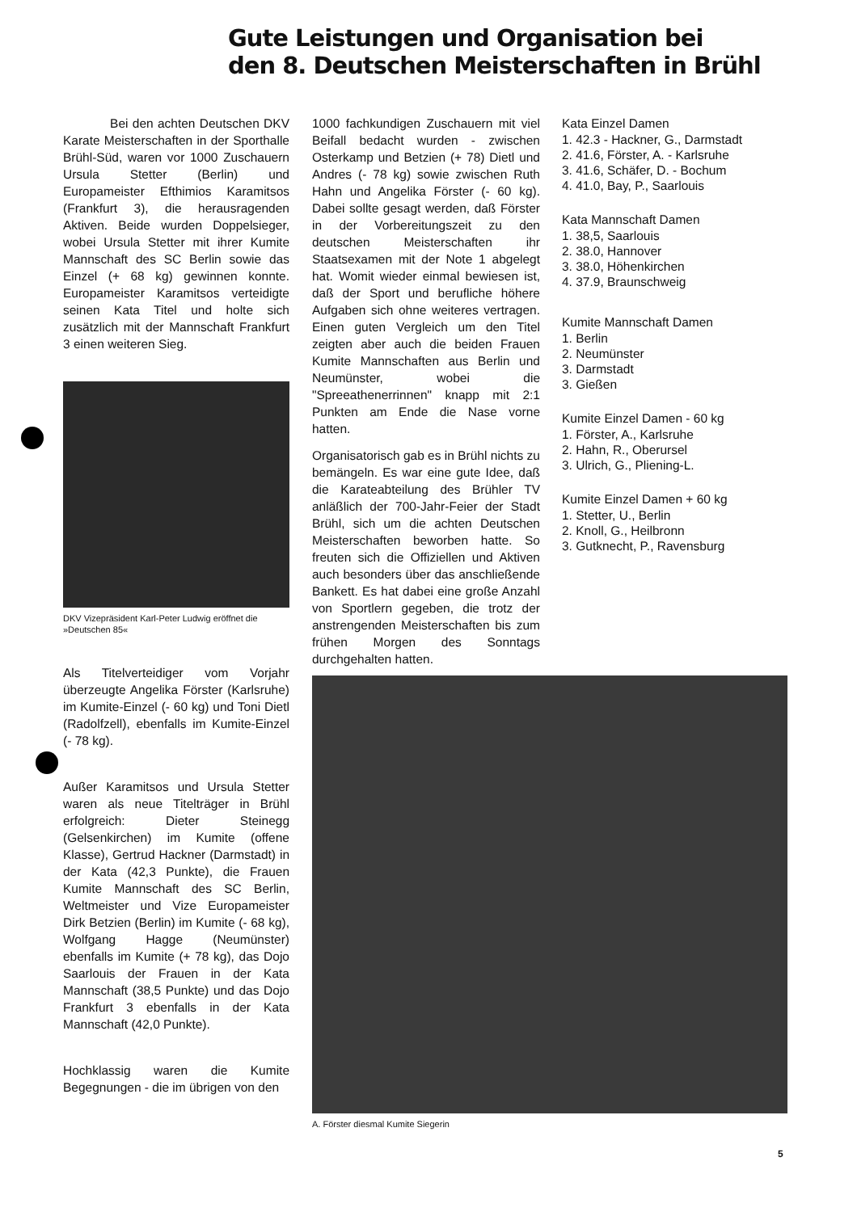Gute Leistungen und Organisation bei
den 8. Deutschen Meisterschaften in Brühl
Bei den achten Deutschen DKV Karate Meisterschaften in der Sporthalle Brühl-Süd, waren vor 1000 Zuschauern Ursula Stetter (Berlin) und Europameister Efthimios Karamitsos (Frankfurt 3), die herausragenden Aktiven. Beide wurden Doppelsieger, wobei Ursula Stetter mit ihrer Kumite Mannschaft des SC Berlin sowie das Einzel (+ 68 kg) gewinnen konnte. Europameister Karamitsos verteidigte seinen Kata Titel und holte sich zusätzlich mit der Mannschaft Frankfurt 3 einen weiteren Sieg.
DKV Vizepräsident Karl-Peter Ludwig eröffnet die »Deutschen 85«
Als Titelverteidiger vom Vorjahr überzeugte Angelika Förster (Karlsruhe) im Kumite-Einzel (- 60 kg) und Toni Dietl (Radolfzell), ebenfalls im Kumite-Einzel (- 78 kg).
Außer Karamitsos und Ursula Stetter waren als neue Titelträger in Brühl erfolgreich: Dieter Steinegg (Gelsenkirchen) im Kumite (offene Klasse), Gertrud Hackner (Darmstadt) in der Kata (42,3 Punkte), die Frauen Kumite Mannschaft des SC Berlin, Weltmeister und Vize Europameister Dirk Betzien (Berlin) im Kumite (- 68 kg), Wolfgang Hagge (Neumünster) ebenfalls im Kumite (+ 78 kg), das Dojo Saarlouis der Frauen in der Kata Mannschaft (38,5 Punkte) und das Dojo Frankfurt 3 ebenfalls in der Kata Mannschaft (42,0 Punkte).
Hochklassig waren die Kumite Begegnungen - die im übrigen von den
1000 fachkundigen Zuschauern mit viel Beifall bedacht wurden - zwischen Osterkamp und Betzien (+ 78) Dietl und Andres (- 78 kg) sowie zwischen Ruth Hahn und Angelika Förster (- 60 kg). Dabei sollte gesagt werden, daß Förster in der Vorbereitungszeit zu den deutschen Meisterschaften ihr Staatsexamen mit der Note 1 abgelegt hat. Womit wieder einmal bewiesen ist, daß der Sport und berufliche höhere Aufgaben sich ohne weiteres vertragen. Einen guten Vergleich um den Titel zeigten aber auch die beiden Frauen Kumite Mannschaften aus Berlin und Neumünster, wobei die "Spreeathenerrinnen" knapp mit 2:1 Punkten am Ende die Nase vorne hatten.
Organisatorisch gab es in Brühl nichts zu bemängeln. Es war eine gute Idee, daß die Karateabteilung des Brühler TV anläßlich der 700-Jahr-Feier der Stadt Brühl, sich um die achten Deutschen Meisterschaften beworben hatte. So freuten sich die Offiziellen und Aktiven auch besonders über das anschließende Bankett. Es hat dabei eine große Anzahl von Sportlern gegeben, die trotz der anstrengenden Meisterschaften bis zum frühen Morgen des Sonntags durchgehalten hatten.
Kata Einzel Damen
1. 42.3 - Hackner, G., Darmstadt
2. 41.6, Förster, A. - Karlsruhe
3. 41.6, Schäfer, D. - Bochum
4. 41.0, Bay, P., Saarlouis
Kata Mannschaft Damen
1. 38,5, Saarlouis
2. 38.0, Hannover
3. 38.0, Höhenkirchen
4. 37.9, Braunschweig
Kumite Mannschaft Damen
1. Berlin
2. Neumünster
3. Darmstadt
3. Gießen
Kumite Einzel Damen - 60 kg
1. Förster, A., Karlsruhe
2. Hahn, R., Oberursel
3. Ulrich, G., Pliening-L.
Kumite Einzel Damen + 60 kg
1. Stetter, U., Berlin
2. Knoll, G., Heilbronn
3. Gutknecht, P., Ravensburg
A. Förster diesmal Kumite Siegerin
5